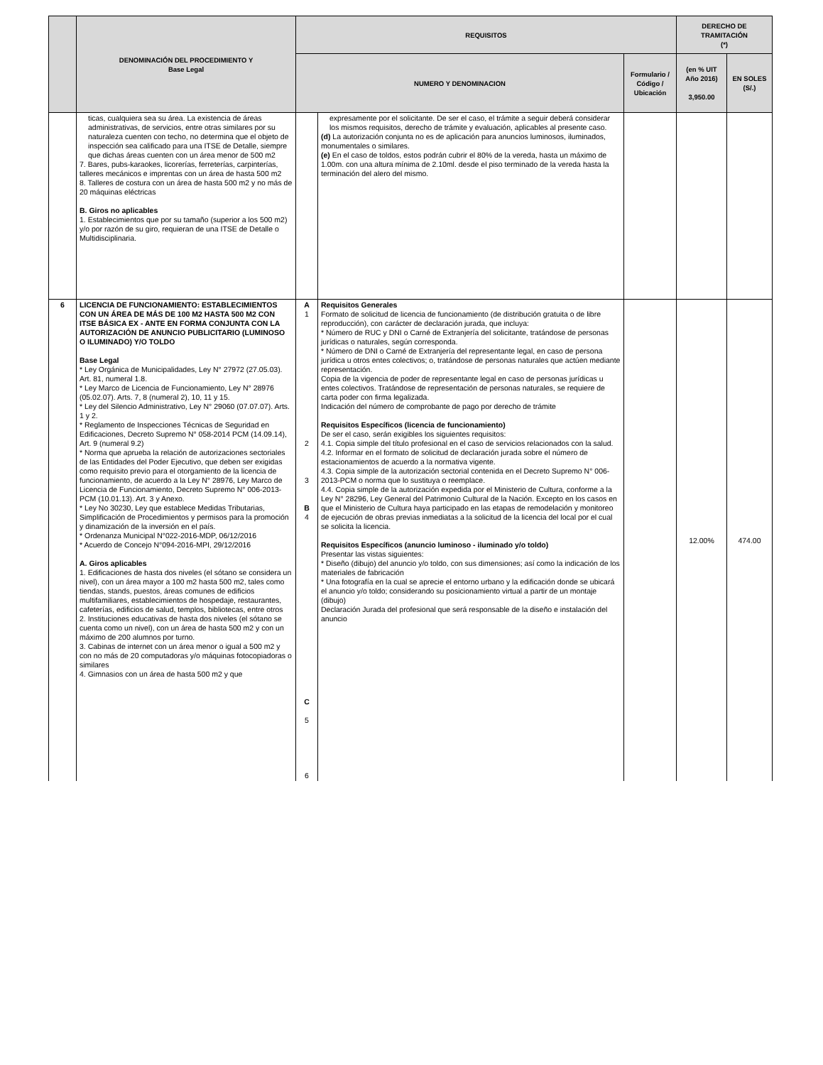| | DENOMINACIÓN DEL PROCEDIMIENTO Y Base Legal | REQUISITOS | | | DERECHO DE TRAMITACIÓN (*) | |
| --- | --- | --- | --- | --- | --- | --- |
| | | NUMERO Y DENOMINACION | | Formulario / Código / Ubicación | (en % UIT Año 2016) 3,950.00 | EN SOLES (S/.) |
| | ticas, cualquiera sea su área. La existencia de áreas administrativas, de servicios, entre otras similares por su naturaleza cuenten con techo, no determina que el objeto de inspección sea calificado para una ITSE de Detalle, siempre que dichas áreas cuenten con un área menor de 500 m2 7. Bares, pubs-karaokes, licorerías, ferreterías, carpinterías, talleres mecánicos e imprentas con un área de hasta 500 m2 8. Talleres de costura con un área de hasta 500 m2 y no más de 20 máquinas eléctricas B. Giros no aplicables 1. Establecimientos que por su tamaño (superior a los 500 m2) y/o por razón de su giro, requieran de una ITSE de Detalle o Multidisciplinaria. | | expresamente por el solicitante. De ser el caso, el trámite a seguir deberá considerar los mismos requisitos, derecho de trámite y evaluación, aplicables al presente caso. (d) La autorización conjunta no es de aplicación para anuncios luminosos, iluminados, monumentales o similares. (e) En el caso de toldos, estos podrán cubrir el 80% de la vereda, hasta un máximo de 1.00m. con una altura mínima de 2.10ml. desde el piso terminado de la vereda hasta la terminación del alero del mismo. | | | |
| 6 | LICENCIA DE FUNCIONAMIENTO: ESTABLECIMIENTOS CON UN ÁREA DE MÁS DE 100 M2 HASTA 500 M2 CON ITSE BÁSICA EX - ANTE EN FORMA CONJUNTA CON LA AUTORIZACIÓN DE ANUNCIO PUBLICITARIO (LUMINOSO O ILUMINADO) Y/O TOLDO Base Legal * Ley Orgánica de Municipalidades, Ley N° 27972 (27.05.03). Art. 81, numeral 1.8. * Ley Marco de Licencia de Funcionamiento, Ley N° 28976 (05.02.07). Arts. 7, 8 (numeral 2), 10, 11 y 15. * Ley del Silencio Administrativo, Ley N° 29060 (07.07.07). Arts. 1 y 2. * Reglamento de Inspecciones Técnicas de Seguridad en Edificaciones, Decreto Supremo N° 058-2014 PCM (14.09.14), Art. 9 (numeral 9.2) * Norma que aprueba la relación de autorizaciones sectoriales de las Entidades del Poder Ejecutivo, que deben ser exigidas como requisito previo para el otorgamiento de la licencia de funcionamiento, de acuerdo a la Ley N° 28976, Ley Marco de Licencia de Funcionamiento, Decreto Supremo N° 006-2013-PCM (10.01.13). Art. 3 y Anexo. * Ley No 30230, Ley que establece Medidas Tributarias, Simplificación de Procedimientos y permisos para la promoción y dinamización de la inversión en el país. * Ordenanza Municipal N°022-2016-MDP, 06/12/2016 * Acuerdo de Concejo N°094-2016-MPI, 29/12/2016 A. Giros aplicables 1. Edificaciones de hasta dos niveles (el sótano se considera un nivel), con un área mayor a 100 m2 hasta 500 m2, tales como tiendas, stands, puestos, áreas comunes de edificios multifamiliares, establecimientos de hospedaje, restaurantes, cafeterías, edificios de salud, templos, bibliotecas, entre otros 2. Instituciones educativas de hasta dos niveles (el sótano se cuenta como un nivel), con un área de hasta 500 m2 y con un máximo de 200 alumnos por turno. 3. Cabinas de internet con un área menor o igual a 500 m2 y con no más de 20 computadoras y/o máquinas fotocopiadoras o similares 4. Gimnasios con un área de hasta 500 m2 y que | A 1 2 3 B 4 C 5 6 | Requisitos Generales Formato de solicitud de licencia de funcionamiento (de distribución gratuita o de libre reproducción), con carácter de declaración jurada, que incluya: * Número de RUC y DNI o Carné de Extranjería del solicitante, tratándose de personas jurídicas o naturales, según corresponda. * Número de DNI o Carné de Extranjería del representante legal, en caso de persona jurídica u otros entes colectivos; o, tratándose de personas naturales que actúen mediante representación. Copia de la vigencia de poder de representante legal en caso de personas jurídicas u entes colectivos. Tratándose de representación de personas naturales, se requiere de carta poder con firma legalizada. Indicación del número de comprobante de pago por derecho de trámite Requisitos Específicos (licencia de funcionamiento) De ser el caso, serán exigibles los siguientes requisitos: 4.1. Copia simple del título profesional en el caso de servicios relacionados con la salud. 4.2. Informar en el formato de solicitud de declaración jurada sobre el número de estacionamientos de acuerdo a la normativa vigente. 4.3. Copia simple de la autorización sectorial contenida en el Decreto Supremo N° 006-2013-PCM o norma que lo sustituya o reemplace. 4.4. Copia simple de la autorización expedida por el Ministerio de Cultura, conforme a la Ley N° 28296, Ley General del Patrimonio Cultural de la Nación. Excepto en los casos en que el Ministerio de Cultura haya participado en las etapas de remodelación y monitoreo de ejecución de obras previas inmediatas a la solicitud de la licencia del local por el cual se solicita la licencia. Requisitos Específicos (anuncio luminoso - iluminado y/o toldo) Presentar las vistas siguientes: * Diseño (dibujo) del anuncio y/o toldo, con sus dimensiones; así como la indicación de los materiales de fabricación * Una fotografía en la cual se aprecie el entorno urbano y la edificación donde se ubicará el anuncio y/o toldo; considerando su posicionamiento virtual a partir de un montaje (dibujo) Declaración Jurada del profesional que será responsable de la diseño e instalación del anuncio | | 12.00% | 474.00 |